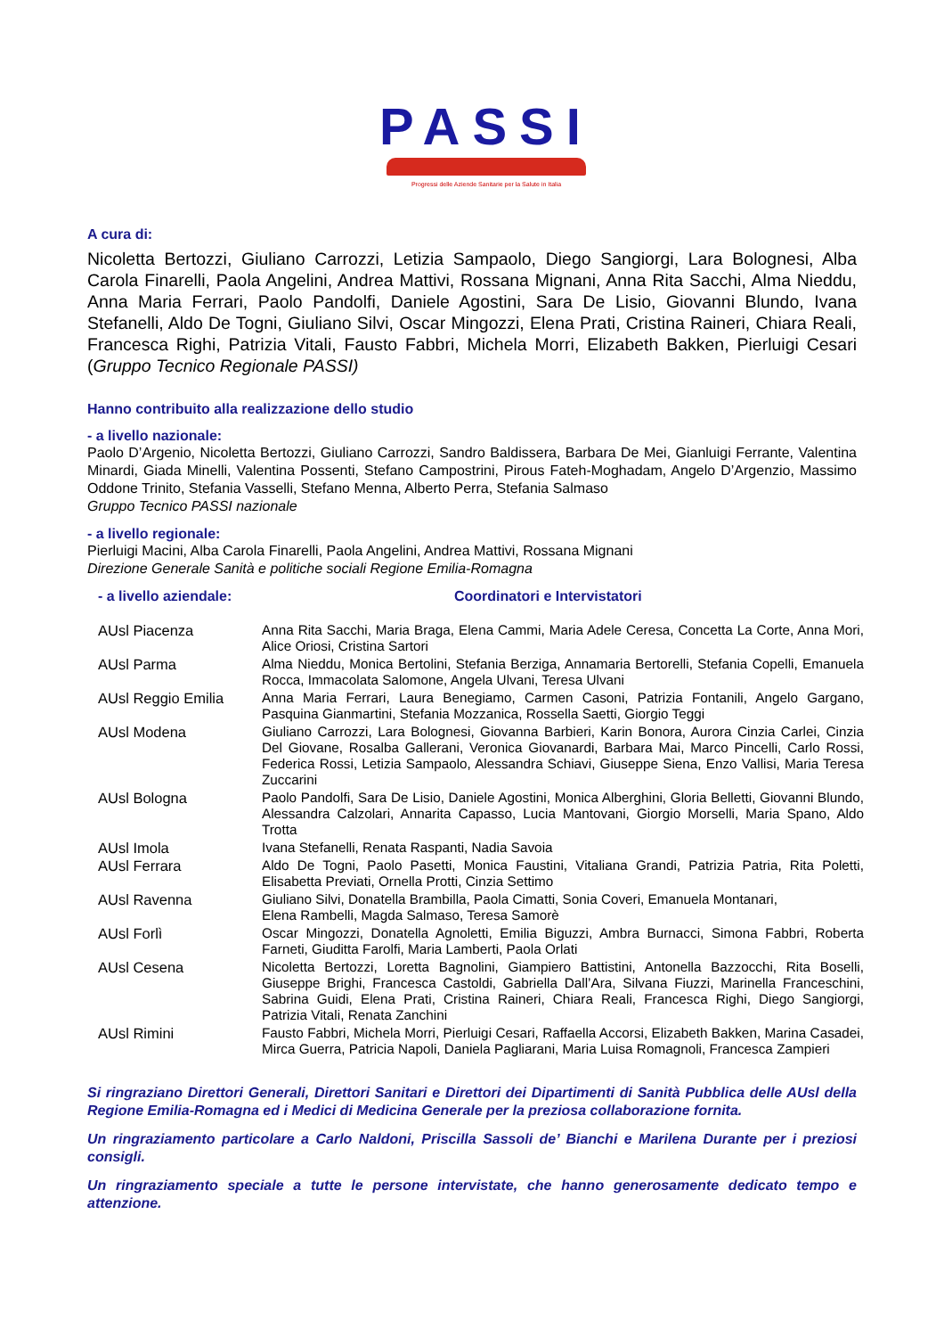PASSI
Progressi delle Aziende Sanitarie per la Salute in Italia
A cura di:
Nicoletta Bertozzi, Giuliano Carrozzi, Letizia Sampaolo, Diego Sangiorgi, Lara Bolognesi, Alba Carola Finarelli, Paola Angelini, Andrea Mattivi, Rossana Mignani, Anna Rita Sacchi, Alma Nieddu, Anna Maria Ferrari, Paolo Pandolfi, Daniele Agostini, Sara De Lisio, Giovanni Blundo, Ivana Stefanelli, Aldo De Togni, Giuliano Silvi, Oscar Mingozzi, Elena Prati, Cristina Raineri, Chiara Reali, Francesca Righi, Patrizia Vitali, Fausto Fabbri, Michela Morri, Elizabeth Bakken, Pierluigi Cesari (Gruppo Tecnico Regionale PASSI)
Hanno contribuito alla realizzazione dello studio
- a livello nazionale:
Paolo D’Argenio, Nicoletta Bertozzi, Giuliano Carrozzi, Sandro Baldissera, Barbara De Mei, Gianluigi Ferrante, Valentina Minardi, Giada Minelli, Valentina Possenti, Stefano Campostrini, Pirous Fateh-Moghadam, Angelo D’Argenzio, Massimo Oddone Trinito, Stefania Vasselli, Stefano Menna, Alberto Perra, Stefania Salmaso
Gruppo Tecnico PASSI nazionale
- a livello regionale:
Pierluigi Macini, Alba Carola Finarelli, Paola Angelini, Andrea Mattivi, Rossana Mignani
Direzione Generale Sanità e politiche sociali Regione Emilia-Romagna
- a livello aziendale: Coordinatori e Intervistatori
| AUsl Piacenza | Anna Rita Sacchi, Maria Braga, Elena Cammi, Maria Adele Ceresa, Concetta La Corte, Anna Mori, Alice Oriosi, Cristina Sartori |
| AUsl Parma | Alma Nieddu, Monica Bertolini, Stefania Berziga, Annamaria Bertorelli, Stefania Copelli, Emanuela Rocca, Immacolata Salomone, Angela Ulvani, Teresa Ulvani |
| AUsl Reggio Emilia | Anna Maria Ferrari, Laura Benegiamo, Carmen Casoni, Patrizia Fontanili, Angelo Gargano, Pasquina Gianmartini, Stefania Mozzanica, Rossella Saetti, Giorgio Teggi |
| AUsl Modena | Giuliano Carrozzi, Lara Bolognesi, Giovanna Barbieri, Karin Bonora, Aurora Cinzia Carlei, Cinzia Del Giovane, Rosalba Gallerani, Veronica Giovanardi, Barbara Mai, Marco Pincelli, Carlo Rossi, Federica Rossi, Letizia Sampaolo, Alessandra Schiavi, Giuseppe Siena, Enzo Vallisi, Maria Teresa Zuccarini |
| AUsl Bologna | Paolo Pandolfi, Sara De Lisio, Daniele Agostini, Monica Alberghini, Gloria Belletti, Giovanni Blundo, Alessandra Calzolari, Annarita Capasso, Lucia Mantovani, Giorgio Morselli, Maria Spano, Aldo Trotta |
| AUsl Imola | Ivana Stefanelli, Renata Raspanti, Nadia Savoia |
| AUsl Ferrara | Aldo De Togni, Paolo Pasetti, Monica Faustini, Vitaliana Grandi, Patrizia Patria, Rita Poletti, Elisabetta Previati, Ornella Protti, Cinzia Settimo |
| AUsl Ravenna | Giuliano Silvi, Donatella Brambilla, Paola Cimatti, Sonia Coveri, Emanuela Montanari, Elena Rambelli, Magda Salmaso, Teresa Samorè |
| AUsl Forlì | Oscar Mingozzi, Donatella Agnoletti, Emilia Biguzzi, Ambra Burnacci, Simona Fabbri, Roberta Farneti, Giuditta Farolfi, Maria Lamberti, Paola Orlati |
| AUsl Cesena | Nicoletta Bertozzi, Loretta Bagnolini, Giampiero Battistini, Antonella Bazzocchi, Rita Boselli, Giuseppe Brighi, Francesca Castoldi, Gabriella Dall’Ara, Silvana Fiuzzi, Marinella Franceschini, Sabrina Guidi, Elena Prati, Cristina Raineri, Chiara Reali, Francesca Righi, Diego Sangiorgi, Patrizia Vitali, Renata Zanchini |
| AUsl Rimini | Fausto Fabbri, Michela Morri, Pierluigi Cesari, Raffaella Accorsi, Elizabeth Bakken, Marina Casadei, Mirca Guerra, Patricia Napoli, Daniela Pagliarani, Maria Luisa Romagnoli, Francesca Zampieri |
Si ringraziano Direttori Generali, Direttori Sanitari e Direttori dei Dipartimenti di Sanità Pubblica delle AUsl della Regione Emilia-Romagna ed i Medici di Medicina Generale per la preziosa collaborazione fornita.
Un ringraziamento particolare a Carlo Naldoni, Priscilla Sassoli de’ Bianchi e Marilena Durante per i preziosi consigli.
Un ringraziamento speciale a tutte le persone intervistate, che hanno generosamente dedicato tempo e attenzione.